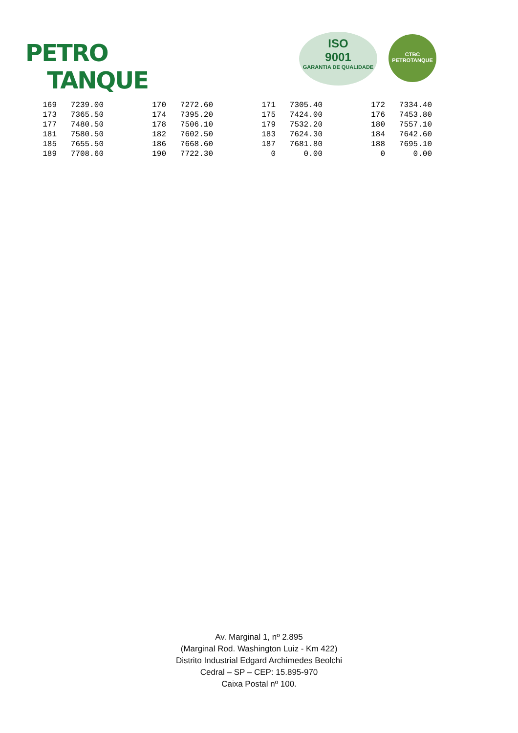PETRO
TANQUE
ISO
9001
GARANTIA DE QUALIDADE
CTBC
PETROTANQUE
| 169 | 7239.00 | | 170 | 7272.60 | | 171 | 7305.40 | | 172 | 7334.40 |
| 173 | 7365.50 | | 174 | 7395.20 | | 175 | 7424.00 | | 176 | 7453.80 |
| 177 | 7480.50 | | 178 | 7506.10 | | 179 | 7532.20 | | 180 | 7557.10 |
| 181 | 7580.50 | | 182 | 7602.50 | | 183 | 7624.30 | | 184 | 7642.60 |
| 185 | 7655.50 | | 186 | 7668.60 | | 187 | 7681.80 | | 188 | 7695.10 |
| 189 | 7708.60 | | 190 | 7722.30 | | 0 | 0.00 | | 0 | 0.00 |
Av. Marginal 1, nº 2.895
(Marginal Rod. Washington Luiz - Km 422)
Distrito Industrial Edgard Archimedes Beolchi
Cedral – SP – CEP: 15.895-970
Caixa Postal nº 100.